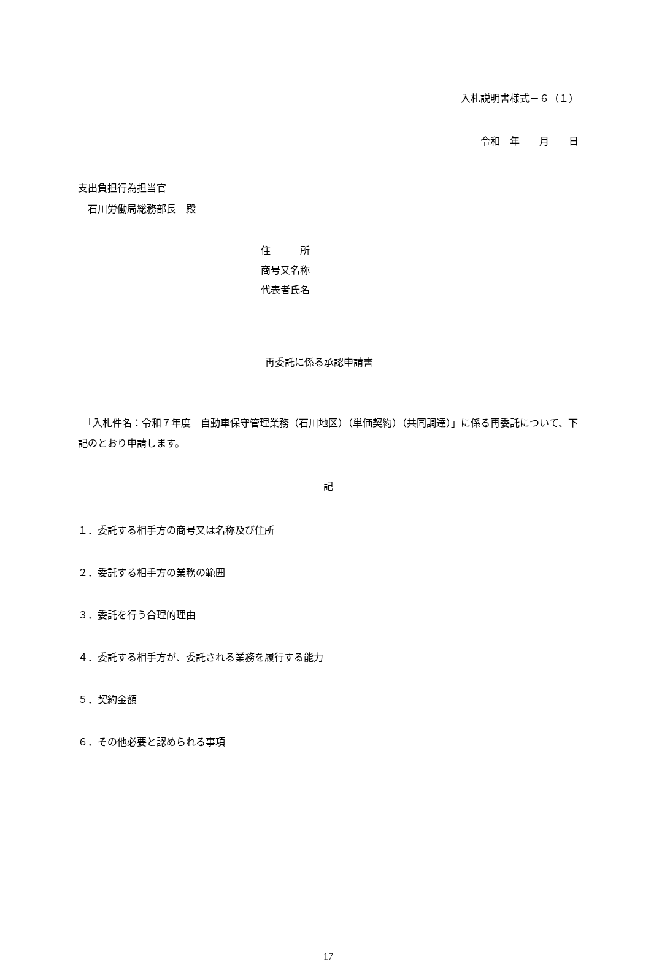入札説明書様式－６（１）
令和　年　　月　　日
支出負担行為担当官
　石川労働局総務部長　殿
住　　　所
商号又名称
代表者氏名
再委託に係る承認申請書
　「入札件名：令和７年度　自動車保守管理業務（石川地区）（単価契約）（共同調達）」に係る再委託について、下記のとおり申請します。
記
１．委託する相手方の商号又は名称及び住所
２．委託する相手方の業務の範囲
３．委託を行う合理的理由
４．委託する相手方が、委託される業務を履行する能力
５．契約金額
６．その他必要と認められる事項
17